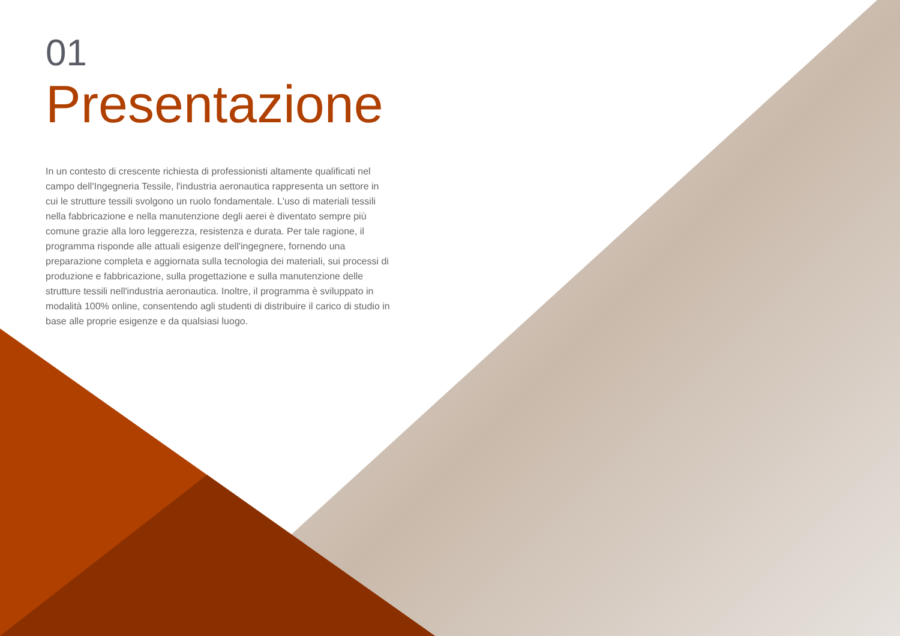01
Presentazione
In un contesto di crescente richiesta di professionisti altamente qualificati nel campo dell'Ingegneria Tessile, l'industria aeronautica rappresenta un settore in cui le strutture tessili svolgono un ruolo fondamentale. L'uso di materiali tessili nella fabbricazione e nella manutenzione degli aerei è diventato sempre più comune grazie alla loro leggerezza, resistenza e durata. Per tale ragione, il programma risponde alle attuali esigenze dell'ingegnere, fornendo una preparazione completa e aggiornata sulla tecnologia dei materiali, sui processi di produzione e fabbricazione, sulla progettazione e sulla manutenzione delle strutture tessili nell'industria aeronautica. Inoltre, il programma è sviluppato in modalità 100% online, consentendo agli studenti di distribuire il carico di studio in base alle proprie esigenze e da qualsiasi luogo.